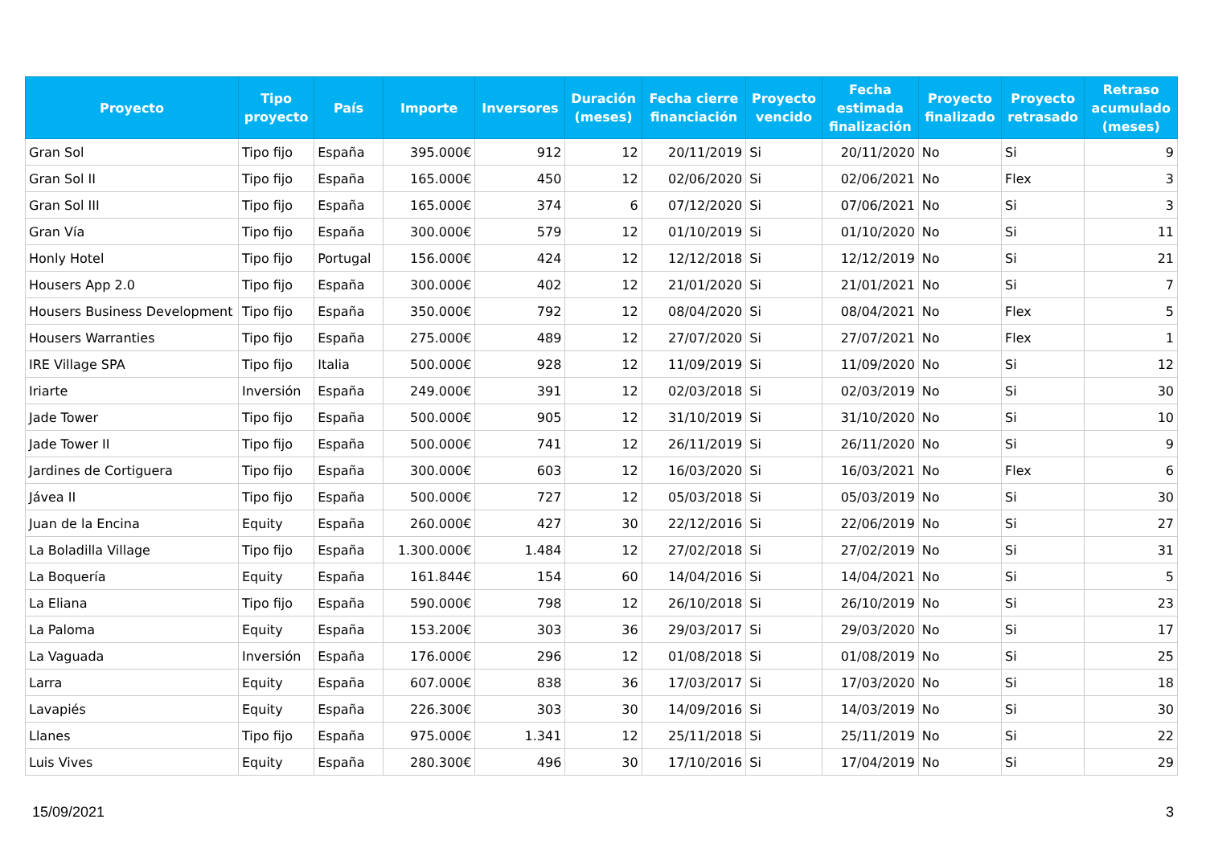| Proyecto | Tipo proyecto | País | Importe | Inversores | Duración (meses) | Fecha cierre financiación | Proyecto vencido | Fecha estimada finalización | Proyecto finalizado | Proyecto retrasado | Retraso acumulado (meses) |
| --- | --- | --- | --- | --- | --- | --- | --- | --- | --- | --- | --- |
| Gran Sol | Tipo fijo | España | 395.000€ | 912 | 12 | 20/11/2019 | Si | 20/11/2020 | No | Si | 9 |
| Gran Sol II | Tipo fijo | España | 165.000€ | 450 | 12 | 02/06/2020 | Si | 02/06/2021 | No | Flex | 3 |
| Gran Sol III | Tipo fijo | España | 165.000€ | 374 | 6 | 07/12/2020 | Si | 07/06/2021 | No | Si | 3 |
| Gran Vía | Tipo fijo | España | 300.000€ | 579 | 12 | 01/10/2019 | Si | 01/10/2020 | No | Si | 11 |
| Honly Hotel | Tipo fijo | Portugal | 156.000€ | 424 | 12 | 12/12/2018 | Si | 12/12/2019 | No | Si | 21 |
| Housers App 2.0 | Tipo fijo | España | 300.000€ | 402 | 12 | 21/01/2020 | Si | 21/01/2021 | No | Si | 7 |
| Housers Business Development | Tipo fijo | España | 350.000€ | 792 | 12 | 08/04/2020 | Si | 08/04/2021 | No | Flex | 5 |
| Housers Warranties | Tipo fijo | España | 275.000€ | 489 | 12 | 27/07/2020 | Si | 27/07/2021 | No | Flex | 1 |
| IRE Village SPA | Tipo fijo | Italia | 500.000€ | 928 | 12 | 11/09/2019 | Si | 11/09/2020 | No | Si | 12 |
| Iriarte | Inversión | España | 249.000€ | 391 | 12 | 02/03/2018 | Si | 02/03/2019 | No | Si | 30 |
| Jade Tower | Tipo fijo | España | 500.000€ | 905 | 12 | 31/10/2019 | Si | 31/10/2020 | No | Si | 10 |
| Jade Tower II | Tipo fijo | España | 500.000€ | 741 | 12 | 26/11/2019 | Si | 26/11/2020 | No | Si | 9 |
| Jardines de Cortiguera | Tipo fijo | España | 300.000€ | 603 | 12 | 16/03/2020 | Si | 16/03/2021 | No | Flex | 6 |
| Jávea II | Tipo fijo | España | 500.000€ | 727 | 12 | 05/03/2018 | Si | 05/03/2019 | No | Si | 30 |
| Juan de la Encina | Equity | España | 260.000€ | 427 | 30 | 22/12/2016 | Si | 22/06/2019 | No | Si | 27 |
| La Boladilla Village | Tipo fijo | España | 1.300.000€ | 1.484 | 12 | 27/02/2018 | Si | 27/02/2019 | No | Si | 31 |
| La Boquería | Equity | España | 161.844€ | 154 | 60 | 14/04/2016 | Si | 14/04/2021 | No | Si | 5 |
| La Eliana | Tipo fijo | España | 590.000€ | 798 | 12 | 26/10/2018 | Si | 26/10/2019 | No | Si | 23 |
| La Paloma | Equity | España | 153.200€ | 303 | 36 | 29/03/2017 | Si | 29/03/2020 | No | Si | 17 |
| La Vaguada | Inversión | España | 176.000€ | 296 | 12 | 01/08/2018 | Si | 01/08/2019 | No | Si | 25 |
| Larra | Equity | España | 607.000€ | 838 | 36 | 17/03/2017 | Si | 17/03/2020 | No | Si | 18 |
| Lavapiés | Equity | España | 226.300€ | 303 | 30 | 14/09/2016 | Si | 14/03/2019 | No | Si | 30 |
| Llanes | Tipo fijo | España | 975.000€ | 1.341 | 12 | 25/11/2018 | Si | 25/11/2019 | No | Si | 22 |
| Luis Vives | Equity | España | 280.300€ | 496 | 30 | 17/10/2016 | Si | 17/04/2019 | No | Si | 29 |
15/09/2021 3